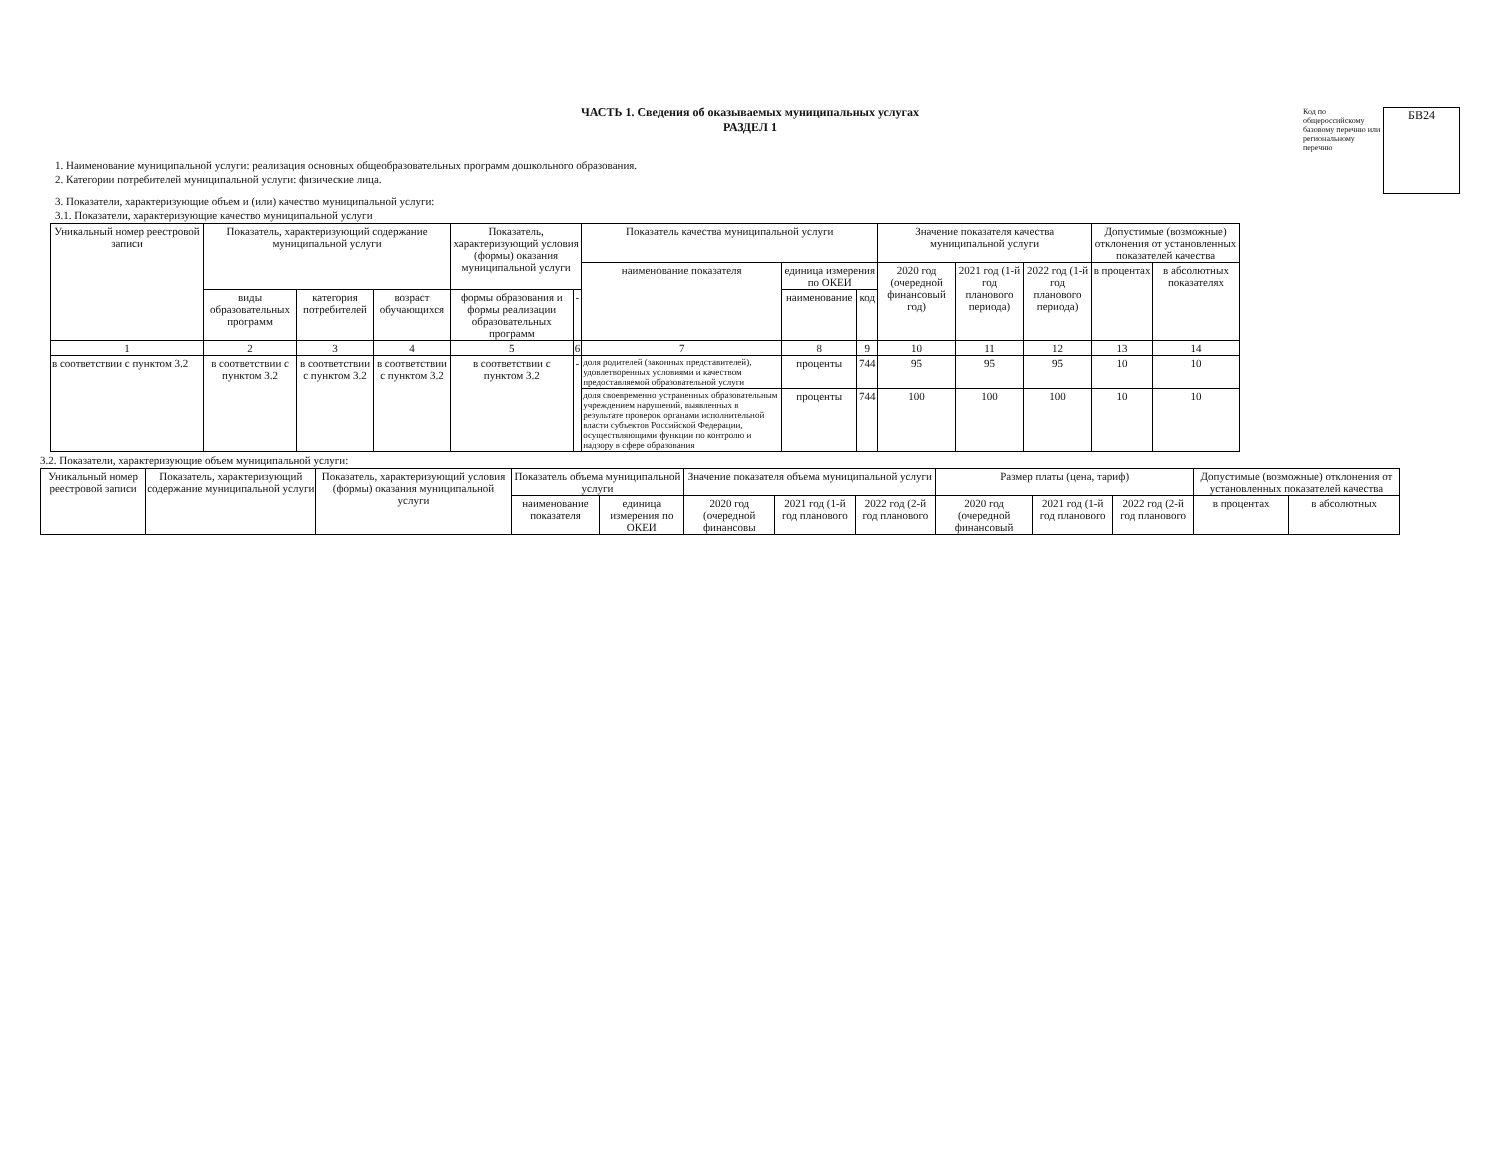ЧАСТЬ 1. Сведения об оказываемых муниципальных услугах
РАЗДЕЛ 1
1. Наименование муниципальной услуги: реализация основных общеобразовательных программ дошкольного образования.
2. Категории потребителей муниципальной услуги: физические лица.
3. Показатели, характеризующие объем и (или) качество муниципальной услуги:
3.1. Показатели, характеризующие качество муниципальной услуги
Код по общероссийскому базовому перечню или региональному перечню
БВ24
| Уникальный номер реестровой записи | Показатель, характеризующий содержание муниципальной услуги | | | Показатель, характеризующий условия (формы) оказания муниципальной услуги | | Показатель качества муниципальной услуги | | | Значение показателя качества муниципальной услуги | | | Допустимые (возможные) отклонения от установленных показателей качества | |
| --- | --- | --- | --- | --- | --- | --- | --- | --- | --- | --- | --- | --- | --- |
| | | | | | | наименование показателя | единица измерения по ОКЕИ | | 2020 год (очередной финансовый год) | 2021 год (1-й год планового периода) | 2022 год (1-й год планового периода) | в процентах | в абсолютных показателях |
| | виды образовательных программ | категория потребителей | возраст обучающихся | формы образования и формы реализации образовательных программ | - | | наименование | код | | | | | |
| 1 | 2 | 3 | 4 | 5 | 6 | 7 | 8 | 9 | 10 | 11 | 12 | 13 | 14 |
| в соответствии с пунктом 3.2 | в соответствии с пунктом 3.2 | в соответствии с пунктом 3.2 | в соответствии с пунктом 3.2 | в соответствии с пунктом 3.2 | - | доля родителей (законных представителей), удовлетворенных условиями и качеством предоставляемой образовательной услуги | проценты | 744 | 95 | 95 | 95 | 10 | 10 |
| | | | | | | доля своевременно устраненных образовательным учреждением нарушений, выявленных в результате проверок органами исполнительной власти субъектов Российской Федерации, осуществляющими функции по контролю и надзору в сфере образования | проценты | 744 | 100 | 100 | 100 | 10 | 10 |
3.2. Показатели, характеризующие объем муниципальной услуги:
| Уникальный номер реестровой записи | Показатель, характеризующий содержание муниципальной услуги | Показатель, характеризующий условия (формы) оказания муниципальной услуги | Показатель объема муниципальной услуги | | Значение показателя объема муниципальной услуги | | | Размер платы (цена, тариф) | | | Допустимые (возможные) отклонения от установленных показателей качества | |
| --- | --- | --- | --- | --- | --- | --- | --- | --- | --- | --- | --- | --- |
| | | | наименование показателя | единица измерения по ОКЕИ | 2020 год (очередной финансовы | 2021 год (1-й год планового | 2022 год (2-й год планового | 2020 год (очередной финансовый | 2021 год (1-й год планового | 2022 год (2-й год планового | в процентах | в абсолютных |